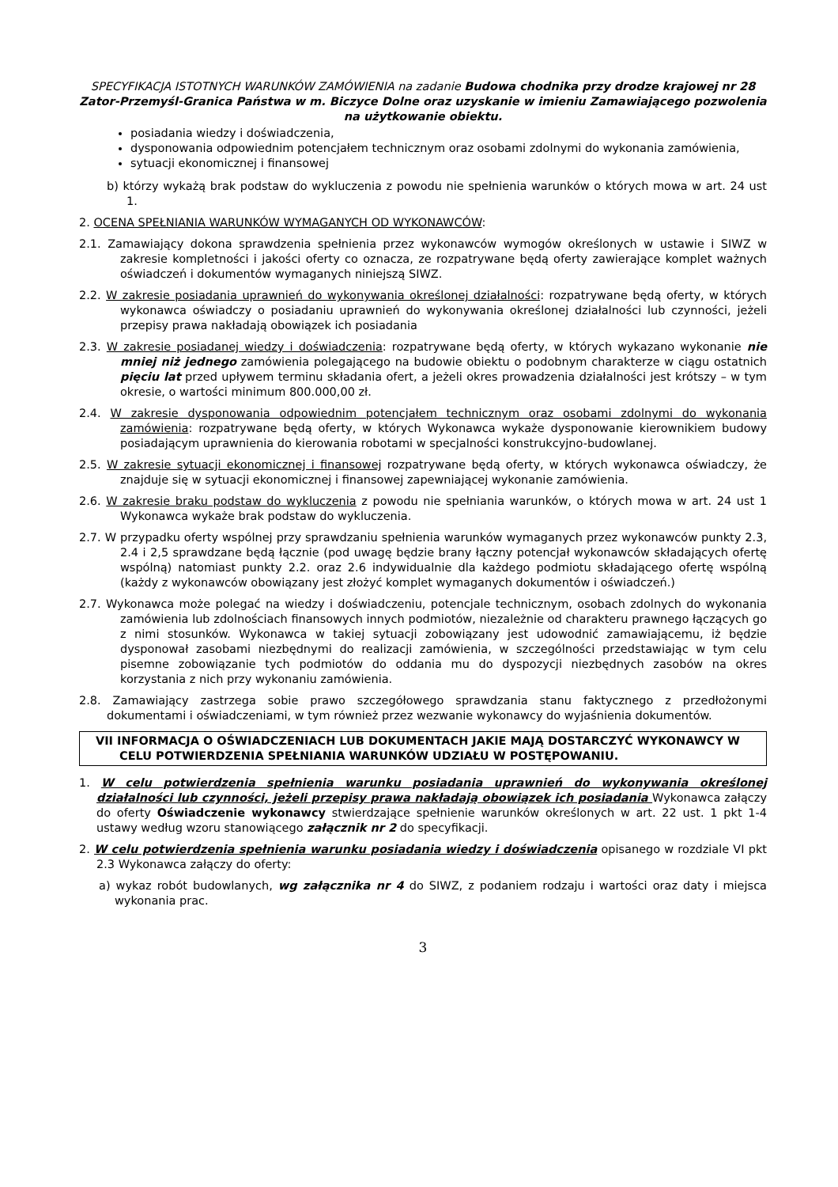SPECYFIKACJA ISTOTNYCH WARUNKÓW ZAMÓWIENIA na zadanie Budowa chodnika przy drodze krajowej nr 28 Zator-Przemyśl-Granica Państwa w m. Biczyce Dolne oraz uzyskanie w imieniu Zamawiającego pozwolenia na użytkowanie obiektu.
posiadania wiedzy i doświadczenia,
dysponowania odpowiednim potencjałem technicznym oraz osobami zdolnymi do wykonania zamówienia,
sytuacji ekonomicznej i finansowej
b) którzy wykażą brak podstaw do wykluczenia z powodu nie spełnienia warunków o których mowa w art. 24 ust 1.
2. OCENA SPEŁNIANIA WARUNKÓW WYMAGANYCH OD WYKONAWCÓW:
2.1. Zamawiający dokona sprawdzenia spełnienia przez wykonawców wymogów określonych w ustawie i SIWZ w zakresie kompletności i jakości oferty co oznacza, ze rozpatrywane będą oferty zawierające komplet ważnych oświadczeń i dokumentów wymaganych niniejszą SIWZ.
2.2. W zakresie posiadania uprawnień do wykonywania określonej działalności: rozpatrywane będą oferty, w których wykonawca oświadczy o posiadaniu uprawnień do wykonywania określonej działalności lub czynności, jeżeli przepisy prawa nakładają obowiązek ich posiadania
2.3. W zakresie posiadanej wiedzy i doświadczenia: rozpatrywane będą oferty, w których wykazano wykonanie nie mniej niż jednego zamówienia polegającego na budowie obiektu o podobnym charakterze w ciągu ostatnich pięciu lat przed upływem terminu składania ofert, a jeżeli okres prowadzenia działalności jest krótszy – w tym okresie, o wartości minimum 800.000,00 zł.
2.4. W zakresie dysponowania odpowiednim potencjałem technicznym oraz osobami zdolnymi do wykonania zamówienia: rozpatrywane będą oferty, w których Wykonawca wykaże dysponowanie kierownikiem budowy posiadającym uprawnienia do kierowania robotami w specjalności konstrukcyjno-budowlanej.
2.5. W zakresie sytuacji ekonomicznej i finansowej rozpatrywane będą oferty, w których wykonawca oświadczy, że znajduje się w sytuacji ekonomicznej i finansowej zapewniającej wykonanie zamówienia.
2.6. W zakresie braku podstaw do wykluczenia z powodu nie spełniania warunków, o których mowa w art. 24 ust 1 Wykonawca wykaże brak podstaw do wykluczenia.
2.7. W przypadku oferty wspólnej przy sprawdzaniu spełnienia warunków wymaganych przez wykonawców punkty 2.3, 2.4 i 2,5 sprawdzane będą łącznie (pod uwagę będzie brany łączny potencjał wykonawców składających ofertę wspólną) natomiast punkty 2.2. oraz 2.6 indywidualnie dla każdego podmiotu składającego ofertę wspólną (każdy z wykonawców obowiązany jest złożyć komplet wymaganych dokumentów i oświadczeń.)
2.7. Wykonawca może polegać na wiedzy i doświadczeniu, potencjale technicznym, osobach zdolnych do wykonania zamówienia lub zdolnościach finansowych innych podmiotów, niezależnie od charakteru prawnego łączących go z nimi stosunków. Wykonawca w takiej sytuacji zobowiązany jest udowodnić zamawiającemu, iż będzie dysponował zasobami niezbędnymi do realizacji zamówienia, w szczególności przedstawiając w tym celu pisemne zobowiązanie tych podmiotów do oddania mu do dyspozycji niezbędnych zasobów na okres korzystania z nich przy wykonaniu zamówienia.
2.8. Zamawiający zastrzega sobie prawo szczegółowego sprawdzania stanu faktycznego z przedłożonymi dokumentami i oświadczeniami, w tym również przez wezwanie wykonawcy do wyjaśnienia dokumentów.
VII INFORMACJA O OŚWIADCZENIACH LUB DOKUMENTACH JAKIE MAJĄ DOSTARCZYĆ WYKONAWCY W CELU POTWIERDZENIA SPEŁNIANIA WARUNKÓW UDZIAŁU W POSTĘPOWANIU.
1. W celu potwierdzenia spełnienia warunku posiadania uprawnień do wykonywania określonej działalności lub czynności, jeżeli przepisy prawa nakładają obowiązek ich posiadania Wykonawca załączy do oferty Oświadczenie wykonawcy stwierdzające spełnienie warunków określonych w art. 22 ust. 1 pkt 1-4 ustawy według wzoru stanowiącego załącznik nr 2 do specyfikacji.
2. W celu potwierdzenia spełnienia warunku posiadania wiedzy i doświadczenia opisanego w rozdziale VI pkt 2.3 Wykonawca załączy do oferty:
a) wykaz robót budowlanych, wg załącznika nr 4 do SIWZ, z podaniem rodzaju i wartości oraz daty i miejsca wykonania prac.
3